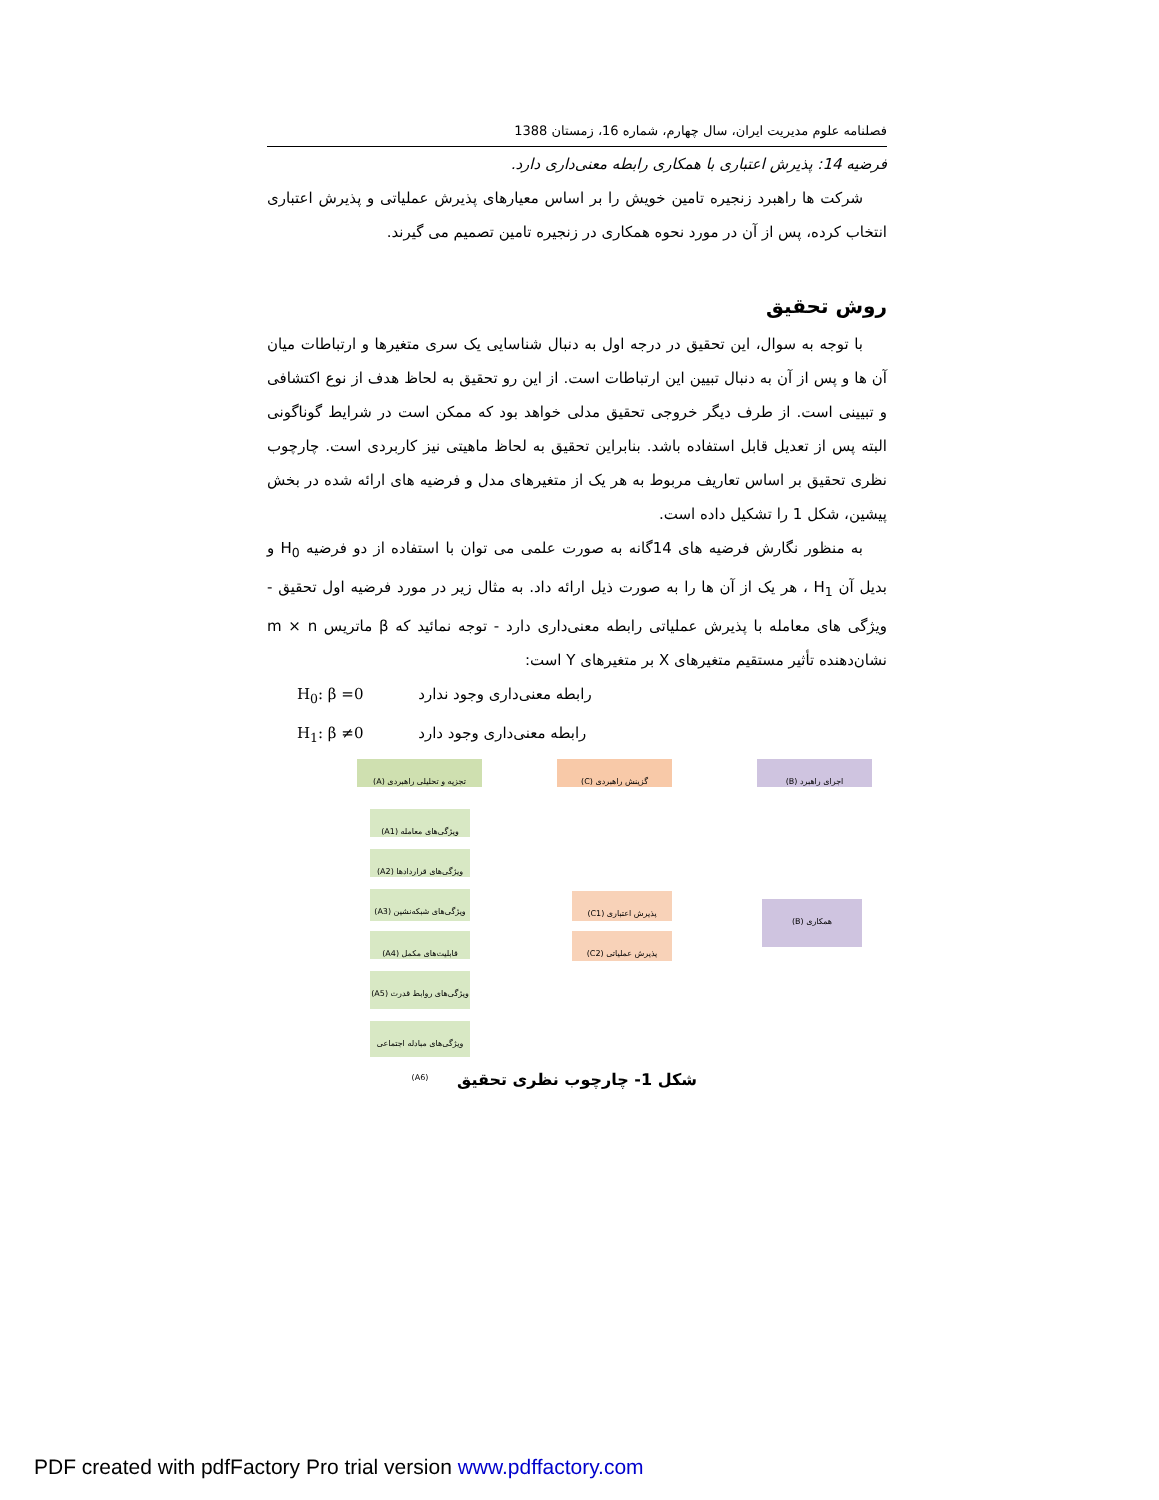فصلنامه علوم مدیریت ایران، سال چهارم، شماره 16، زمستان 1388
فرضیه 14: پذیرش اعتباری با همکاری رابطه معنی‌داری دارد.
شرکت ها راهبرد زنجیره تامین خویش را بر اساس معیارهای پذیرش عملیاتی و پذیرش اعتباری انتخاب کرده، پس از آن در مورد نحوه همکاری در زنجیره تامین تصمیم می گیرند.
روش تحقیق
با توجه به سوال، این تحقیق در درجه اول به دنبال شناسایی یک سری متغیرها و ارتباطات میان آن ها و پس از آن به دنبال تبیین این ارتباطات است. از این رو تحقیق به لحاظ هدف از نوع اکتشافی و تبیینی است. از طرف دیگر خروجی تحقیق مدلی خواهد بود که ممکن است در شرایط گوناگونی البته پس از تعدیل قابل استفاده باشد. بنابراین تحقیق به لحاظ ماهیتی نیز کاربردی است. چارچوب نظری تحقیق بر اساس تعاریف مربوط به هر یک از متغیرهای مدل و فرضیه های ارائه شده در بخش پیشین، شکل 1 را تشکیل داده است.
به منظور نگارش فرضیه های 14گانه به صورت علمی می توان با استفاده از دو فرضیه H<sub>0</sub> و بدیل آن H<sub>1</sub> ، هر یک از آن ها را به صورت ذیل ارائه داد. به مثال زیر در مورد فرضیه اول تحقیق - ویژگی های معامله با پذیرش عملیاتی رابطه معنی‌داری دارد - توجه نمائید که β ماتریس m × n نشان‌دهنده تأثیر مستقیم متغیرهای X بر متغیرهای Y است:
H<sub>0</sub>: β =0 رابطه معنی‌داری وجود ندارد
H<sub>1</sub>: β ≠0 رابطه معنی‌داری وجود دارد
تجزیه و تحلیلی راهبردی (A) گزینش راهبردی (C) اجرای راهبرد (B)
ویژگی‌های معامله (A1)
ویژگی‌های قراردادها (A2)
ویژگی‌های شبکه‌نشین (A3)
قابلیت‌های مکمل (A4)
ویژگی‌های روابط قدرت (A5)
ویژگی‌های مبادله اجتماعی (A6)
پذیرش اعتباری (C1)
پذیرش عملیاتی (C2)
همکاری (B)
شکل 1- چارچوب نظری تحقیق
PDF created with pdfFactory Pro trial version www.pdffactory.com